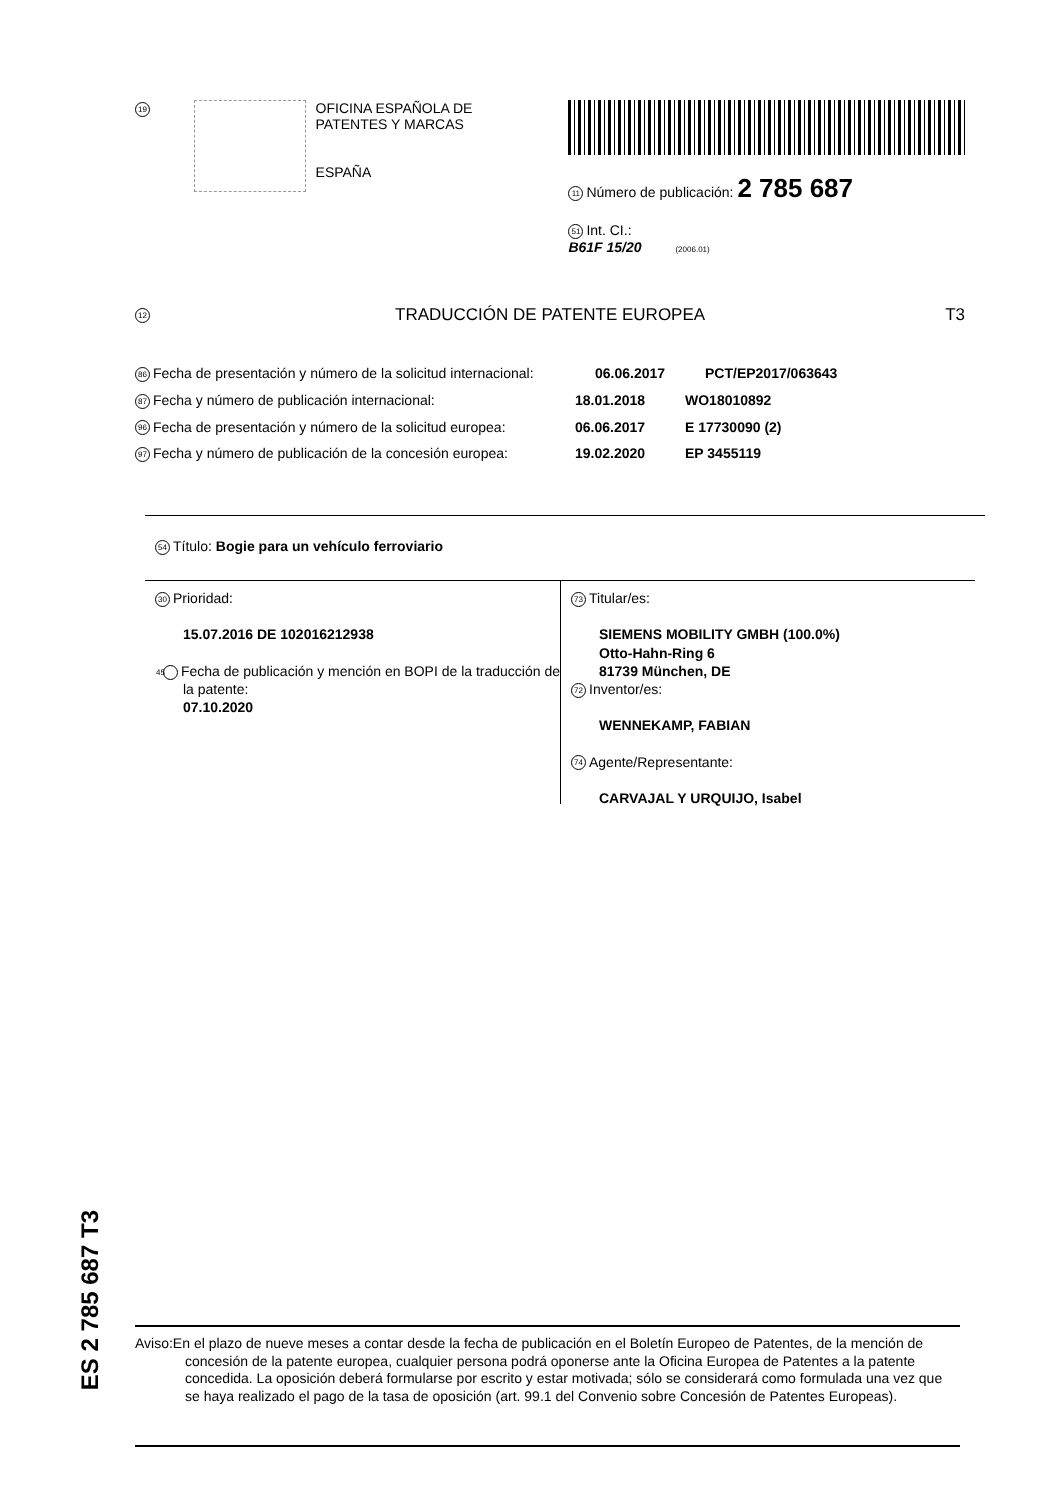19
OFICINA ESPAÑOLA DE
PATENTES Y MARCAS
ESPAÑA
11 Número de publicación: 2 785 687
51 Int. CI.:
B61F 15/20 (2006.01)
12
TRADUCCIÓN DE PATENTE EUROPEA T3
86 Fecha de presentación y número de la solicitud internacional:
06.06.2017 PCT/EP2017/063643
87 Fecha y número de publicación internacional: 18.01.2018 WO18010892
96 Fecha de presentación y número de la solicitud europea:
06.06.2017 E 17730090 (2)
97 Fecha y número de publicación de la concesión europea:
19.02.2020 EP 3455119
54 Título: Bogie para un vehículo ferroviario
30 Prioridad:
15.07.2016 DE 102016212938
45 Fecha de publicación y mención en BOPI de la traducción de la patente:
07.10.2020
73 Titular/es:
SIEMENS MOBILITY GMBH (100.0%)
Otto-Hahn-Ring 6
81739 München, DE
72 Inventor/es:
WENNEKAMP, FABIAN
74 Agente/Representante:
CARVAJAL Y URQUIJO, Isabel
ES 2 785 687 T3
Aviso:En el plazo de nueve meses a contar desde la fecha de publicación en el Boletín Europeo de Patentes, de la mención de concesión de la patente europea, cualquier persona podrá oponerse ante la Oficina Europea de Patentes a la patente concedida. La oposición deberá formularse por escrito y estar motivada; sólo se considerará como formulada una vez que se haya realizado el pago de la tasa de oposición (art. 99.1 del Convenio sobre Concesión de Patentes Europeas).